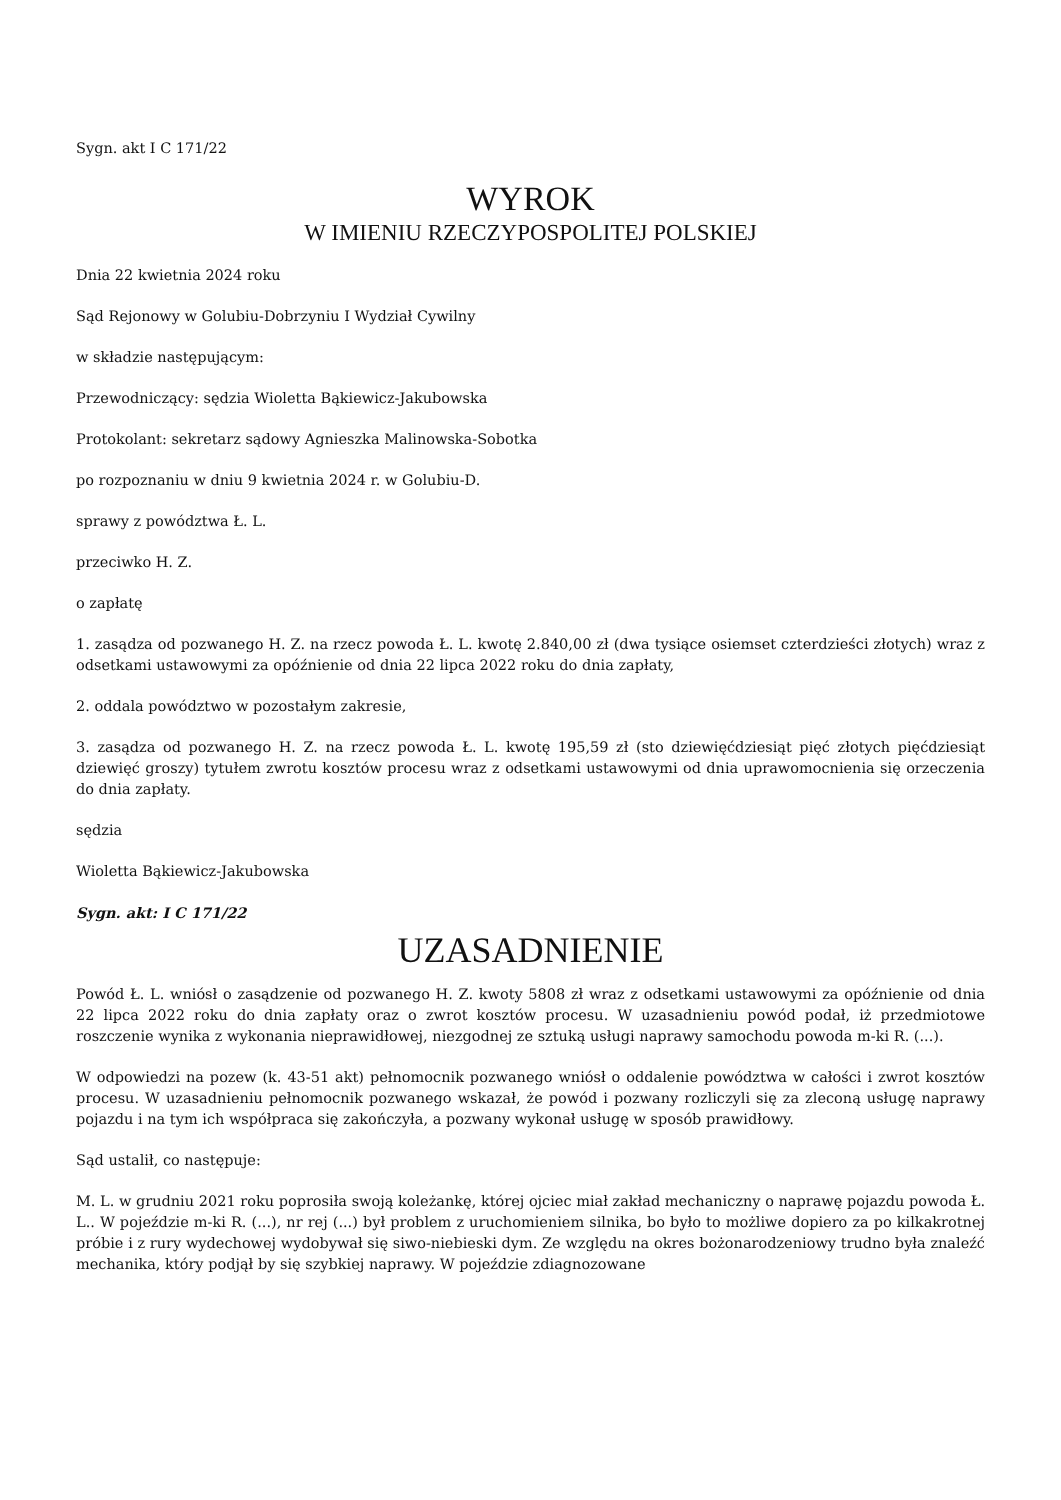Sygn. akt I C 171/22
WYROK
W IMIENIU RZECZYPOSPOLITEJ POLSKIEJ
Dnia 22 kwietnia 2024 roku
Sąd Rejonowy w Golubiu-Dobrzyniu I Wydział Cywilny
w składzie następującym:
Przewodniczący: sędzia Wioletta Bąkiewicz-Jakubowska
Protokolant: sekretarz sądowy Agnieszka Malinowska-Sobotka
po rozpoznaniu w dniu 9 kwietnia 2024 r. w Golubiu-D.
sprawy z powództwa Ł. L.
przeciwko H. Z.
o zapłatę
1. zasądza od pozwanego H. Z. na rzecz powoda Ł. L. kwotę 2.840,00 zł (dwa tysiące osiemset czterdzieści złotych) wraz z odsetkami ustawowymi za opóźnienie od dnia 22 lipca 2022 roku do dnia zapłaty,
2. oddala powództwo w pozostałym zakresie,
3. zasądza od pozwanego H. Z. na rzecz powoda Ł. L. kwotę 195,59 zł (sto dziewięćdziesiąt pięć złotych pięćdziesiąt dziewięć groszy) tytułem zwrotu kosztów procesu wraz z odsetkami ustawowymi od dnia uprawomocnienia się orzeczenia do dnia zapłaty.
sędzia
Wioletta Bąkiewicz-Jakubowska
Sygn. akt: I C 171/22
UZASADNIENIE
Powód Ł. L. wniósł o zasądzenie od pozwanego H. Z. kwoty 5808 zł wraz z odsetkami ustawowymi za opóźnienie od dnia 22 lipca 2022 roku do dnia zapłaty oraz o zwrot kosztów procesu. W uzasadnieniu powód podał, iż przedmiotowe roszczenie wynika z wykonania nieprawidłowej, niezgodnej ze sztuką usługi naprawy samochodu powoda m-ki R. (...).
W odpowiedzi na pozew (k. 43-51 akt) pełnomocnik pozwanego wniósł o oddalenie powództwa w całości i zwrot kosztów procesu. W uzasadnieniu pełnomocnik pozwanego wskazał, że powód i pozwany rozliczyli się za zleconą usługę naprawy pojazdu i na tym ich współpraca się zakończyła, a pozwany wykonał usługę w sposób prawidłowy.
Sąd ustalił, co następuje:
M. L. w grudniu 2021 roku poprosiła swoją koleżankę, której ojciec miał zakład mechaniczny o naprawę pojazdu powoda Ł. L.. W pojeździe m-ki R. (...), nr rej (...) był problem z uruchomieniem silnika, bo było to możliwe dopiero za po kilkakrotnej próbie i z rury wydechowej wydobywał się siwo-niebieski dym. Ze względu na okres bożonarodzeniowy trudno była znaleźć mechanika, który podjął by się szybkiej naprawy. W pojeździe zdiagnozowane